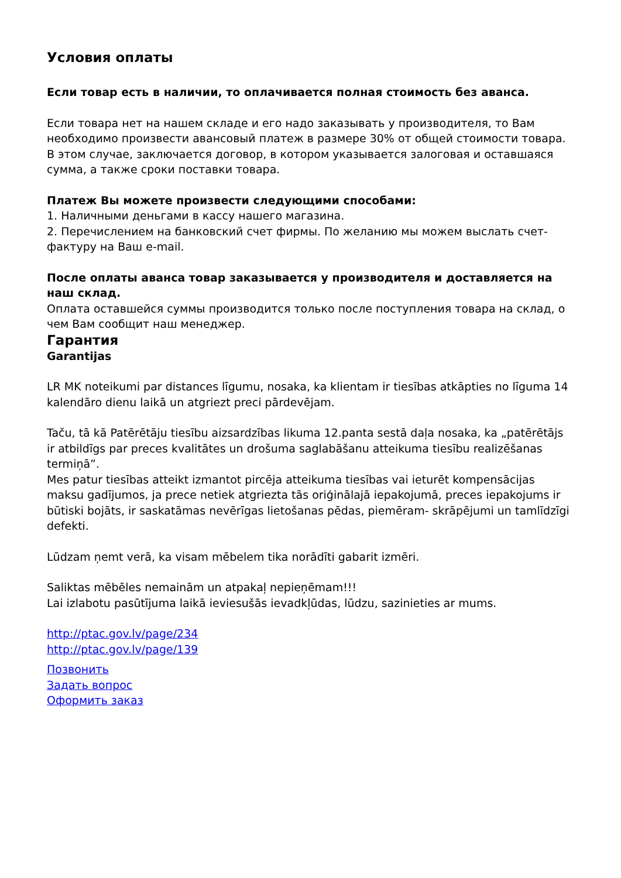Условия оплаты
Если товар есть в наличии, то оплачивается полная стоимость без аванса.
Если товара нет на нашем складе и его надо заказывать у производителя, то Вам необходимо произвести авансовый платеж в размере 30% от общей стоимости товара. В этом случае, заключается договор, в котором указывается залоговая и оставшаяся сумма, а также сроки поставки товара.
Платеж Вы можете произвести следующими способами:
1. Наличными деньгами в кассу нашего магазина.
2. Перечислением на банковский счет фирмы. По желанию мы можем выслать счет-фактуру на Ваш e-mail.
После оплаты аванса товар заказывается у производителя и доставляется на наш склад.
Оплата оставшейся суммы производится только после поступления товара на склад, о чем Вам сообщит наш менеджер.
Гарантия
Garantijas
LR MK noteikumi par distances līgumu, nosaka, ka klientam ir tiesības atkāpties no līguma 14 kalendāro dienu laikā un atgriezt preci pārdevējam.
Taču, tā kā Patērētāju tiesību aizsardzības likuma 12.panta sestā daļa nosaka, ka „patērētājs ir atbildīgs par preces kvalitātes un drošuma saglabāšanu atteikuma tiesību realizēšanas termiņā”.
Mes patur tiesības atteikt izmantot pircēja atteikuma tiesības vai ieturēt kompensācijas maksu gadījumos, ja prece netiek atgriezta tās oriģinālajā iepakojumā, preces iepakojums ir būtiski bojāts, ir saskatāmas nevērīgas lietošanas pēdas, piemēram- skrāpējumi un tamlīdzīgi defekti.
Lūdzam ņemt verā, ka visam mēbelem tika norādīti gabarit izmēri.
Saliktas mēbēles nemainām un atpakaļ nepieņēmam!!!
Lai izlabotu pasūtījuma laikā ieviesušās ievadkļūdas, lūdzu, sazinieties ar mums.
http://ptac.gov.lv/page/234
http://ptac.gov.lv/page/139
Позвонить
Задать вопрос
Оформить заказ